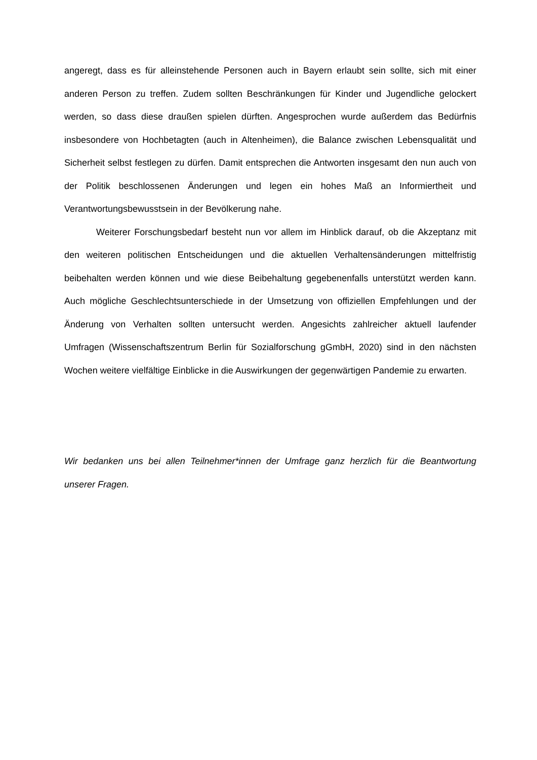angeregt, dass es für alleinstehende Personen auch in Bayern erlaubt sein sollte, sich mit einer anderen Person zu treffen. Zudem sollten Beschränkungen für Kinder und Jugendliche gelockert werden, so dass diese draußen spielen dürften. Angesprochen wurde außerdem das Bedürfnis insbesondere von Hochbetagten (auch in Altenheimen), die Balance zwischen Lebensqualität und Sicherheit selbst festlegen zu dürfen. Damit entsprechen die Antworten insgesamt den nun auch von der Politik beschlossenen Änderungen und legen ein hohes Maß an Informiertheit und Verantwortungsbewusstsein in der Bevölkerung nahe.
Weiterer Forschungsbedarf besteht nun vor allem im Hinblick darauf, ob die Akzeptanz mit den weiteren politischen Entscheidungen und die aktuellen Verhaltensänderungen mittelfristig beibehalten werden können und wie diese Beibehaltung gegebenenfalls unterstützt werden kann. Auch mögliche Geschlechtsunterschiede in der Umsetzung von offiziellen Empfehlungen und der Änderung von Verhalten sollten untersucht werden. Angesichts zahlreicher aktuell laufender Umfragen (Wissenschaftszentrum Berlin für Sozialforschung gGmbH, 2020) sind in den nächsten Wochen weitere vielfältige Einblicke in die Auswirkungen der gegenwärtigen Pandemie zu erwarten.
Wir bedanken uns bei allen Teilnehmer*innen der Umfrage ganz herzlich für die Beantwortung unserer Fragen.